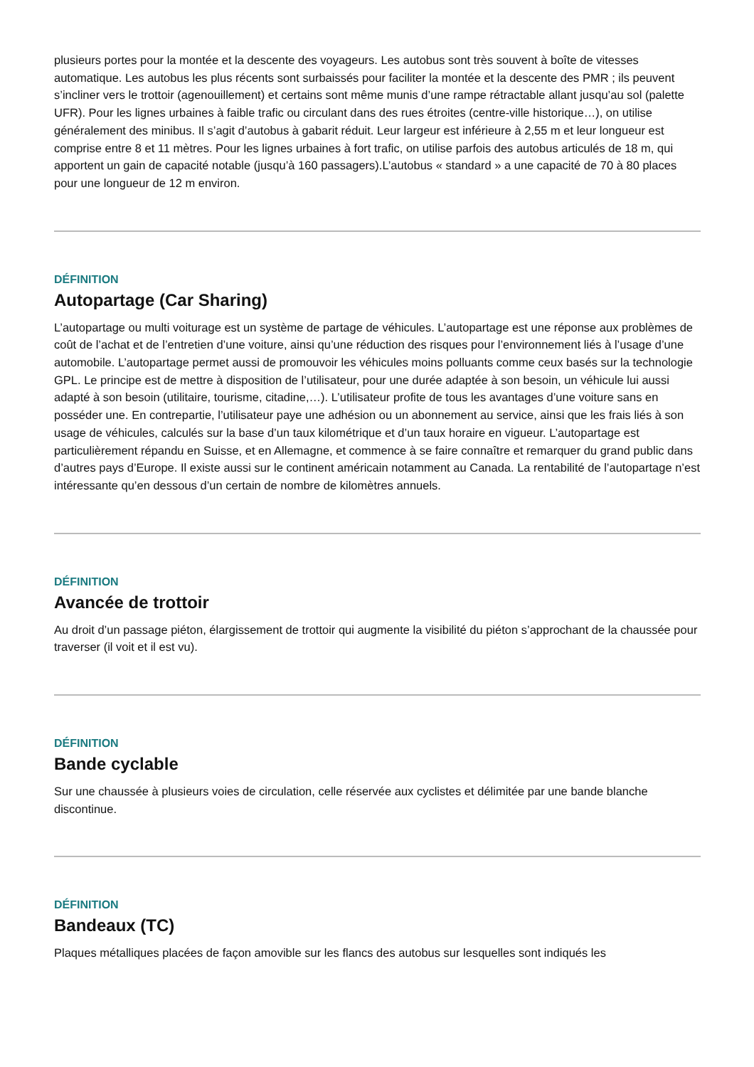plusieurs portes pour la montée et la descente des voyageurs. Les autobus sont très souvent à boîte de vitesses automatique. Les autobus les plus récents sont surbaissés pour faciliter la montée et la descente des PMR ; ils peuvent s’incliner vers le trottoir (agenouillement) et certains sont même munis d’une rampe rétractable allant jusqu’au sol (palette UFR). Pour les lignes urbaines à faible trafic ou circulant dans des rues étroites (centre-ville historique…), on utilise généralement des minibus. Il s’agit d’autobus à gabarit réduit. Leur largeur est inférieure à 2,55 m et leur longueur est comprise entre 8 et 11 mètres. Pour les lignes urbaines à fort trafic, on utilise parfois des autobus articulés de 18 m, qui apportent un gain de capacité notable (jusqu’à 160 passagers).L’autobus « standard » a une capacité de 70 à 80 places pour une longueur de 12 m environ.
DÉFINITION
Autopartage (Car Sharing)
L’autopartage ou multi voiturage est un système de partage de véhicules. L’autopartage est une réponse aux problèmes de coût de l’achat et de l’entretien d’une voiture, ainsi qu’une réduction des risques pour l’environnement liés à l’usage d’une automobile. L’autopartage permet aussi de promouvoir les véhicules moins polluants comme ceux basés sur la technologie GPL. Le principe est de mettre à disposition de l’utilisateur, pour une durée adaptée à son besoin, un véhicule lui aussi adapté à son besoin (utilitaire, tourisme, citadine,…). L’utilisateur profite de tous les avantages d’une voiture sans en posséder une. En contrepartie, l’utilisateur paye une adhésion ou un abonnement au service, ainsi que les frais liés à son usage de véhicules, calculés sur la base d’un taux kilométrique et d’un taux horaire en vigueur. L’autopartage est particulièrement répandu en Suisse, et en Allemagne, et commence à se faire connaître et remarquer du grand public dans d’autres pays d’Europe. Il existe aussi sur le continent américain notamment au Canada. La rentabilité de l’autopartage n’est intéressante qu’en dessous d’un certain de nombre de kilomètres annuels.
DÉFINITION
Avancée de trottoir
Au droit d’un passage piéton, élargissement de trottoir qui augmente la visibilité du piéton s’approchant de la chaussée pour traverser (il voit et il est vu).
DÉFINITION
Bande cyclable
Sur une chaussée à plusieurs voies de circulation, celle réservée aux cyclistes et délimitée par une bande blanche discontinue.
DÉFINITION
Bandeaux (TC)
Plaques métalliques placées de façon amovible sur les flancs des autobus sur lesquelles sont indiqués les